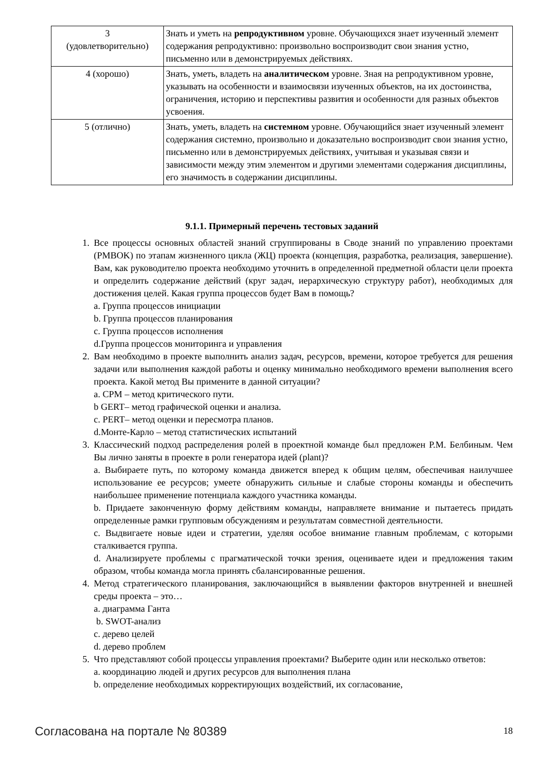| 3 (удовлетворительно) | Знать и уметь на репродуктивном уровне. Обучающихся знает изученный элемент содержания репродуктивно: произвольно воспроизводит свои знания устно, письменно или в демонстрируемых действиях. |
| 4 (хорошо) | Знать, уметь, владеть на аналитическом уровне. Зная на репродуктивном уровне, указывать на особенности и взаимосвязи изученных объектов, на их достоинства, ограничения, историю и перспективы развития и особенности для разных объектов усвоения. |
| 5 (отлично) | Знать, уметь, владеть на системном уровне. Обучающийся знает изученный элемент содержания системно, произвольно и доказательно воспроизводит свои знания устно, письменно или в демонстрируемых действиях, учитывая и указывая связи и зависимости между этим элементом и другими элементами содержания дисциплины, его значимость в содержании дисциплины. |
9.1.1. Примерный перечень тестовых заданий
1. Все процессы основных областей знаний сгруппированы в Своде знаний по управлению проектами (PMBOK) по этапам жизненного цикла (ЖЦ) проекта (концепция, разработка, реализация, завершение). Вам, как руководителю проекта необходимо уточнить в определенной предметной области цели проекта и определить содержание действий (круг задач, иерархическую структуру работ), необходимых для достижения целей. Какая группа процессов будет Вам в помощь?
a. Группа процессов инициации
b. Группа процессов планирования
c. Группа процессов исполнения
d.Группа процессов мониторинга и управления
2. Вам необходимо в проекте выполнить анализ задач, ресурсов, времени, которое требуется для решения задачи или выполнения каждой работы и оценку минимально необходимого времени выполнения всего проекта. Какой метод Вы примените в данной ситуации?
a. CPM – метод критического пути.
b GERT– метод графической оценки и анализа.
c. PERT– метод оценки и пересмотра планов.
d.Монте-Карло – метод статистических испытаний
3. Классический подход распределения ролей в проектной команде был предложен Р.М. Белбиным. Чем Вы лично заняты в проекте в роли генератора идей (plant)?
a. Выбираете путь, по которому команда движется вперед к общим целям, обеспечивая наилучшее использование ее ресурсов; умеете обнаружить сильные и слабые стороны команды и обеспечить наибольшее применение потенциала каждого участника команды.
b. Придаете законченную форму действиям команды, направляете внимание и пытаетесь придать определенные рамки групповым обсуждениям и результатам совместной деятельности.
c. Выдвигаете новые идеи и стратегии, уделяя особое внимание главным проблемам, с которыми сталкивается группа.
d. Анализируете проблемы с прагматической точки зрения, оцениваете идеи и предложения таким образом, чтобы команда могла принять сбалансированные решения.
4. Метод стратегического планирования, заключающийся в выявлении факторов внутренней и внешней среды проекта – это…
a. диаграмма Ганта
b. SWOT-анализ
c. дерево целей
d. дерево проблем
5. Что представляют собой процессы управления проектами? Выберите один или несколько ответов:
a. координацию людей и других ресурсов для выполнения плана
b. определение необходимых корректирующих воздействий, их согласование,
Согласована на портале № 80389 18